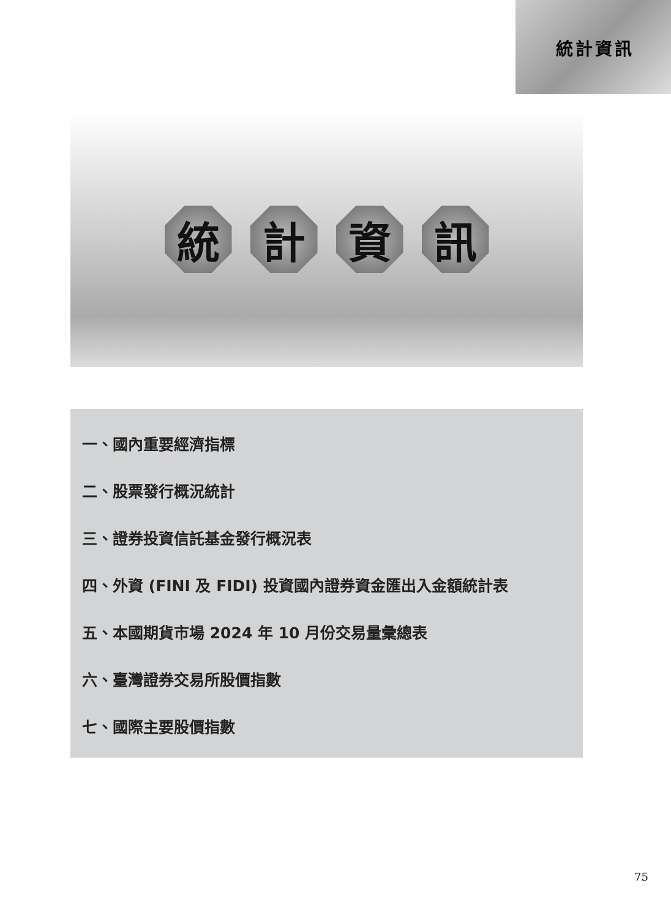統計資訊
統 計 資 訊
一、國內重要經濟指標
二、股票發行概況統計
三、證券投資信託基金發行概況表
四、外資 (FINI 及 FIDI) 投資國內證券資金匯出入金額統計表
五、本國期貨市場 2024 年 10 月份交易量彙總表
六、臺灣證券交易所股價指數
七、國際主要股價指數
75